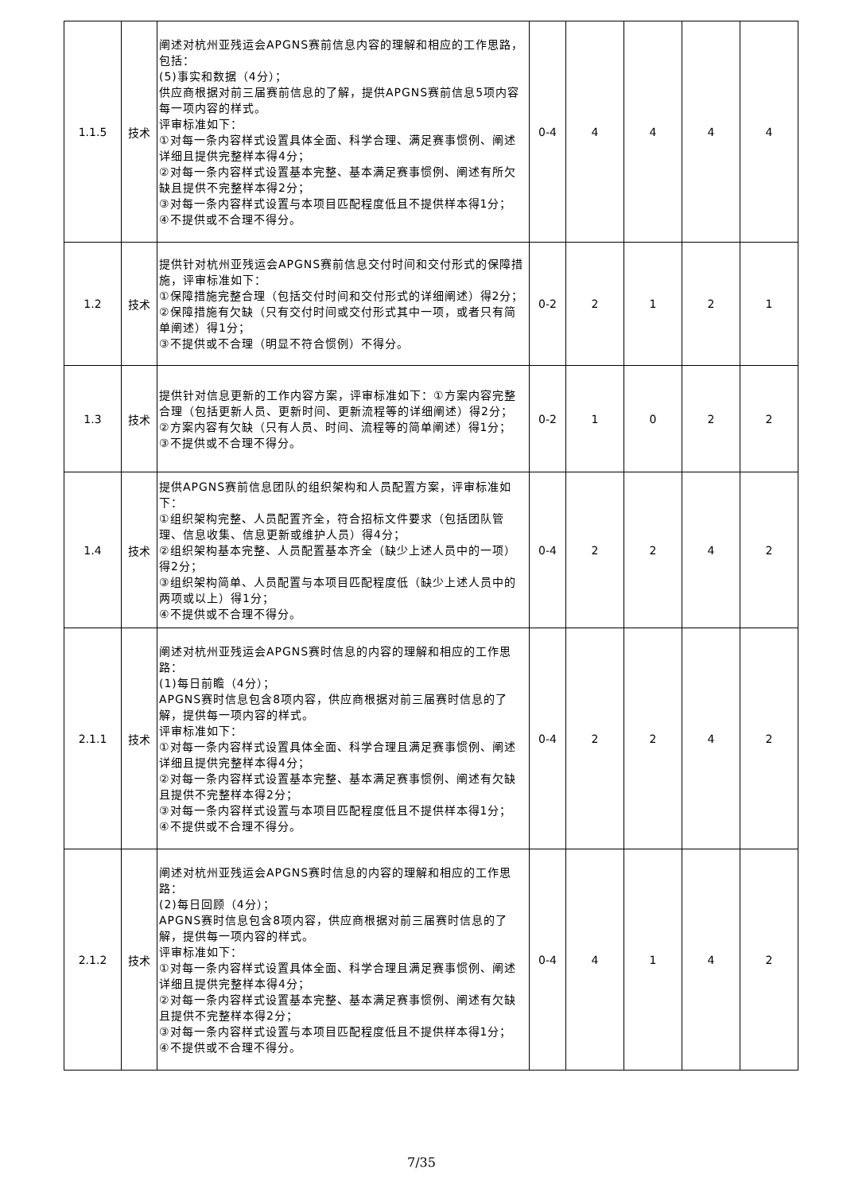| 1.1.5 | 技术 | 阐述对杭州亚残运会APGNS赛前信息内容的理解和相应的工作思路，包括： (5)事实和数据（4分）； 供应商根据对前三届赛前信息的了解，提供APGNS赛前信息5项内容每一项内容的样式。 评审标准如下： ①对每一条内容样式设置具体全面、科学合理、满足赛事惯例、阐述详细且提供完整样本得4分； ②对每一条内容样式设置基本完整、基本满足赛事惯例、阐述有所欠缺且提供不完整样本得2分； ③对每一条内容样式设置与本项目匹配程度低且不提供样本得1分； ④不提供或不合理不得分。 | 0-4 | 4 | 4 | 4 | 4 |
| 1.2 | 技术 | 提供针对杭州亚残运会APGNS赛前信息交付时间和交付形式的保障措施，评审标准如下： ①保障措施完整合理（包括交付时间和交付形式的详细阐述）得2分； ②保障措施有欠缺（只有交付时间或交付形式其中一项，或者只有简单阐述）得1分； ③不提供或不合理（明显不符合惯例）不得分。 | 0-2 | 2 | 1 | 2 | 1 |
| 1.3 | 技术 | 提供针对信息更新的工作内容方案，评审标准如下：①方案内容完整合理（包括更新人员、更新时间、更新流程等的详细阐述）得2分； ②方案内容有欠缺（只有人员、时间、流程等的简单阐述）得1分； ③不提供或不合理不得分。 | 0-2 | 1 | 0 | 2 | 2 |
| 1.4 | 技术 | 提供APGNS赛前信息团队的组织架构和人员配置方案，评审标准如下： ①组织架构完整、人员配置齐全，符合招标文件要求（包括团队管理、信息收集、信息更新或维护人员）得4分； ②组织架构基本完整、人员配置基本齐全（缺少上述人员中的一项）得2分； ③组织架构简单、人员配置与本项目匹配程度低（缺少上述人员中的两项或以上）得1分； ④不提供或不合理不得分。 | 0-4 | 2 | 2 | 4 | 2 |
| 2.1.1 | 技术 | 阐述对杭州亚残运会APGNS赛时信息的内容的理解和相应的工作思路： (1)每日前瞻（4分）； APGNS赛时信息包含8项内容，供应商根据对前三届赛时信息的了解，提供每一项内容的样式。 评审标准如下： ①对每一条内容样式设置具体全面、科学合理且满足赛事惯例、阐述详细且提供完整样本得4分； ②对每一条内容样式设置基本完整、基本满足赛事惯例、阐述有欠缺且提供不完整样本得2分； ③对每一条内容样式设置与本项目匹配程度低且不提供样本得1分； ④不提供或不合理不得分。 | 0-4 | 2 | 2 | 4 | 2 |
| 2.1.2 | 技术 | 阐述对杭州亚残运会APGNS赛时信息的内容的理解和相应的工作思路： (2)每日回顾（4分）； APGNS赛时信息包含8项内容，供应商根据对前三届赛时信息的了解，提供每一项内容的样式。 评审标准如下： ①对每一条内容样式设置具体全面、科学合理且满足赛事惯例、阐述详细且提供完整样本得4分； ②对每一条内容样式设置基本完整、基本满足赛事惯例、阐述有欠缺且提供不完整样本得2分； ③对每一条内容样式设置与本项目匹配程度低且不提供样本得1分； ④不提供或不合理不得分。 | 0-4 | 4 | 1 | 4 | 2 |
7/35